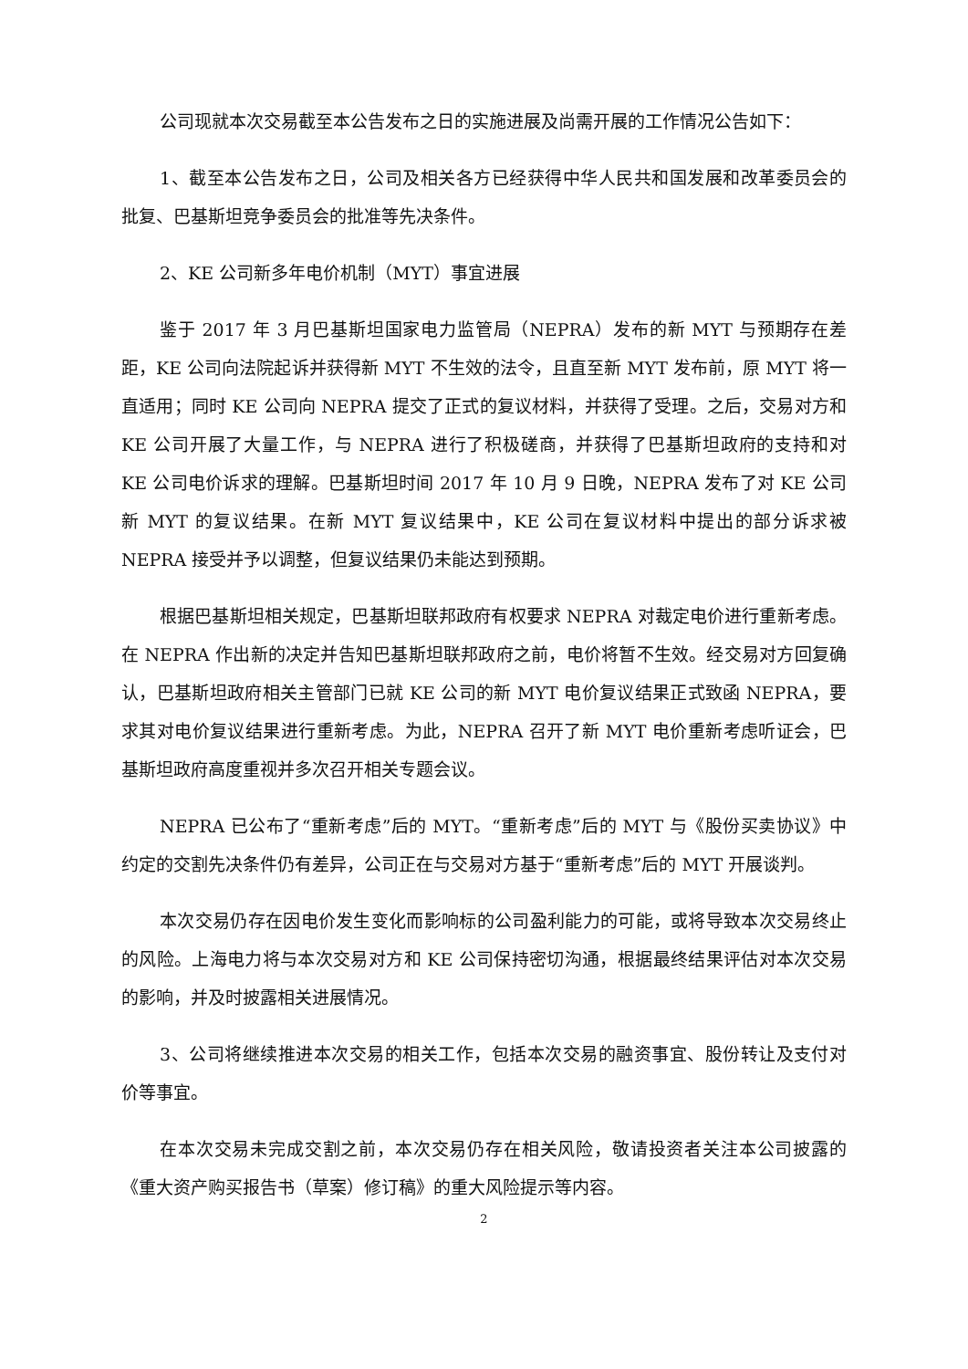公司现就本次交易截至本公告发布之日的实施进展及尚需开展的工作情况公告如下：
1、截至本公告发布之日，公司及相关各方已经获得中华人民共和国发展和改革委员会的批复、巴基斯坦竞争委员会的批准等先决条件。
2、KE 公司新多年电价机制（MYT）事宜进展
鉴于 2017 年 3 月巴基斯坦国家电力监管局（NEPRA）发布的新 MYT 与预期存在差距，KE 公司向法院起诉并获得新 MYT 不生效的法令，且直至新 MYT 发布前，原 MYT 将一直适用；同时 KE 公司向 NEPRA 提交了正式的复议材料，并获得了受理。之后，交易对方和 KE 公司开展了大量工作，与 NEPRA 进行了积极磋商，并获得了巴基斯坦政府的支持和对 KE 公司电价诉求的理解。巴基斯坦时间 2017 年 10 月 9 日晚，NEPRA 发布了对 KE 公司新 MYT 的复议结果。在新 MYT 复议结果中，KE 公司在复议材料中提出的部分诉求被 NEPRA 接受并予以调整，但复议结果仍未能达到预期。
根据巴基斯坦相关规定，巴基斯坦联邦政府有权要求 NEPRA 对裁定电价进行重新考虑。在 NEPRA 作出新的决定并告知巴基斯坦联邦政府之前，电价将暂不生效。经交易对方回复确认，巴基斯坦政府相关主管部门已就 KE 公司的新 MYT 电价复议结果正式致函 NEPRA，要求其对电价复议结果进行重新考虑。为此，NEPRA 召开了新 MYT 电价重新考虑听证会，巴基斯坦政府高度重视并多次召开相关专题会议。
NEPRA 已公布了“重新考虑”后的 MYT。“重新考虑”后的 MYT 与《股份买卖协议》中约定的交割先决条件仍有差异，公司正在与交易对方基于“重新考虑”后的 MYT 开展谈判。
本次交易仍存在因电价发生变化而影响标的公司盈利能力的可能，或将导致本次交易终止的风险。上海电力将与本次交易对方和 KE 公司保持密切沟通，根据最终结果评估对本次交易的影响，并及时披露相关进展情况。
3、公司将继续推进本次交易的相关工作，包括本次交易的融资事宜、股份转让及支付对价等事宜。
在本次交易未完成交割之前，本次交易仍存在相关风险，敬请投资者关注本公司披露的《重大资产购买报告书（草案）修订稿》的重大风险提示等内容。
2